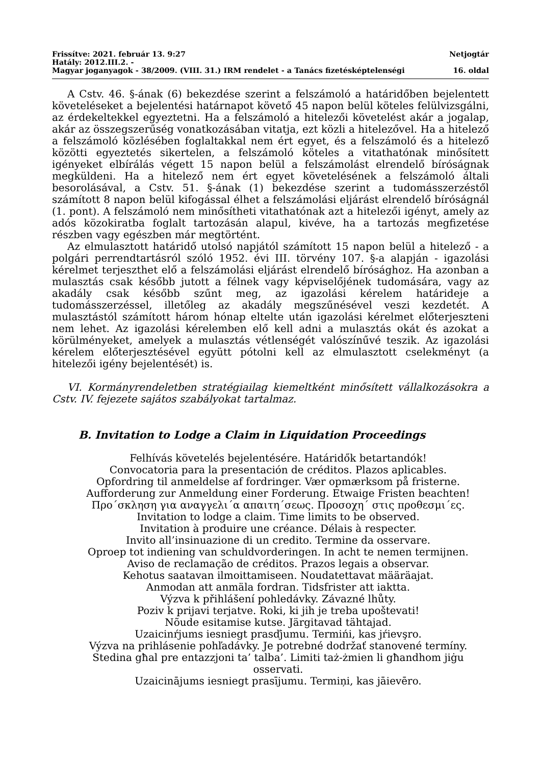Frissítve: 2021. február 13. 9:27 Netjogtár
Hatály: 2012.III.2. -
Magyar joganyagok - 38/2009. (VIII. 31.) IRM rendelet - a Tanács fizetésképtelenségi 16. oldal
A Cstv. 46. §-ának (6) bekezdése szerint a felszámoló a határidőben bejelentett követeléseket a bejelentési határnapot követő 45 napon belül köteles felülvizsgálni, az érdekeltekkel egyeztetni. Ha a felszámoló a hitelezői követelést akár a jogalap, akár az összegszerűség vonatkozásában vitatja, ezt közli a hitelezővel. Ha a hitelező a felszámoló közlésében foglaltakkal nem ért egyet, és a felszámoló és a hitelező közötti egyeztetés sikertelen, a felszámoló köteles a vitathatónak minősített igényeket elbírálás végett 15 napon belül a felszámolást elrendelő bíróságnak megküldeni. Ha a hitelező nem ért egyet követelésének a felszámoló általi besorolásával, a Cstv. 51. §-ának (1) bekezdése szerint a tudomásszerzéstől számított 8 napon belül kifogással élhet a felszámolási eljárást elrendelő bíróságnál (1. pont). A felszámoló nem minősítheti vitathatónak azt a hitelezői igényt, amely az adós közokiratba foglalt tartozásán alapul, kivéve, ha a tartozás megfizetése részben vagy egészben már megtörtént.
Az elmulasztott határidő utolsó napjától számított 15 napon belül a hitelező - a polgári perrendtartásról szóló 1952. évi III. törvény 107. §-a alapján - igazolási kérelmet terjeszthet elő a felszámolási eljárást elrendelő bírósághoz. Ha azonban a mulasztás csak később jutott a félnek vagy képviselőjének tudomására, vagy az akadály csak később szűnt meg, az igazolási kérelem határideje a tudomásszerzéssel, illetőleg az akadály megszűnésével veszi kezdetét. A mulasztástól számított három hónap eltelte után igazolási kérelmet előterjeszteni nem lehet. Az igazolási kérelemben elő kell adni a mulasztás okát és azokat a körülményeket, amelyek a mulasztás vétlenségét valószínűvé teszik. Az igazolási kérelem előterjesztésével együtt pótolni kell az elmulasztott cselekményt (a hitelezői igény bejelentését) is.
VI. Kormányrendeletben stratégiailag kiemeltként minősített vállalkozásokra a Cstv. IV. fejezete sajátos szabályokat tartalmaz.
B. Invitation to Lodge a Claim in Liquidation Proceedings
Felhívás követelés bejelentésére. Határidők betartandók!
Convocatoria para la presentación de créditos. Plazos aplicables.
Opfordring til anmeldelse af fordringer. Vær opmærksom på fristerne.
Aufforderung zur Anmeldung einer Forderung. Etwaige Fristen beachten!
Προ´σκληση για αναγγελι´α απαιτη´σεως. Προσοχη´ στις προθεσμι´ες.
Invitation to lodge a claim. Time limits to be observed.
Invitation à produire une créance. Délais à respecter.
Invito all’insinuazione di un credito. Termine da osservare.
Oproep tot indiening van schuldvorderingen. In acht te nemen termijnen.
Aviso de reclamação de créditos. Prazos legais a observar.
Kehotus saatavan ilmoittamiseen. Noudatettavat määräajat.
Anmodan att anmäla fordran. Tidsfrister att iaktta.
Výzva k přihlášení pohledávky. Závazné lhůty.
Poziv k prijavi terjatve. Roki, ki jih je treba upoštevati!
Nõude esitamise kutse. Järgitavad tähtajad.
Uzaicinŕjums iesniegt prasďjumu. Termińi, kas jŕievşro.
Výzva na prihlásenie pohľadávky. Je potrebné dodržať stanovené termíny.
Stedina għal pre entazzjoni ta’ talba’. Limiti taż-żmien li għandhom jiġu osservati.
Uzaicinājums iesniegt prasījumu. Termiņi, kas jāievēro.